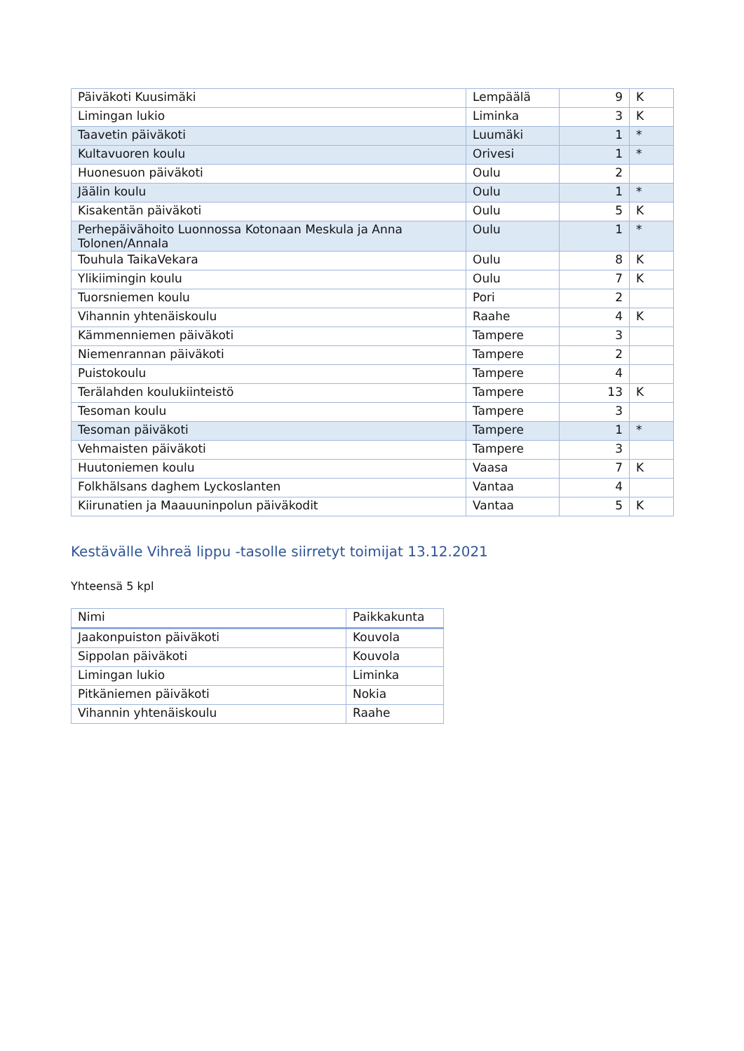| Päiväkoti Kuusimäki | Lempäälä | 9 | K |
| Limingan lukio | Liminka | 3 | K |
| Taavetin päiväkoti | Luumäki | 1 | * |
| Kultavuoren koulu | Orivesi | 1 | * |
| Huonesuon päiväkoti | Oulu | 2 | |
| Jäälin koulu | Oulu | 1 | * |
| Kisakentän päiväkoti | Oulu | 5 | K |
| Perhepäivähoito Luonnossa Kotonaan Meskula ja Anna Tolonen/Annala | Oulu | 1 | * |
| Touhula TaikaVekara | Oulu | 8 | K |
| Ylikiimingin koulu | Oulu | 7 | K |
| Tuorsniemen koulu | Pori | 2 | |
| Vihannin yhtenäiskoulu | Raahe | 4 | K |
| Kämmenniemen päiväkoti | Tampere | 3 | |
| Niemenrannan päiväkoti | Tampere | 2 | |
| Puistokoulu | Tampere | 4 | |
| Terälahden koulukiinteistö | Tampere | 13 | K |
| Tesoman koulu | Tampere | 3 | |
| Tesoman päiväkoti | Tampere | 1 | * |
| Vehmaisten päiväkoti | Tampere | 3 | |
| Huutoniemen koulu | Vaasa | 7 | K |
| Folkhälsans daghem Lyckoslanten | Vantaa | 4 | |
| Kiirunatien ja Maauuninpolun päiväkodit | Vantaa | 5 | K |
Kestävälle Vihreä lippu -tasolle siirretyt toimijat 13.12.2021
Yhteensä 5 kpl
| Nimi | Paikkakunta |
| --- | --- |
| Jaakonpuiston päiväkoti | Kouvola |
| Sippolan päiväkoti | Kouvola |
| Limingan lukio | Liminka |
| Pitkäniemen päiväkoti | Nokia |
| Vihannin yhtenäiskoulu | Raahe |